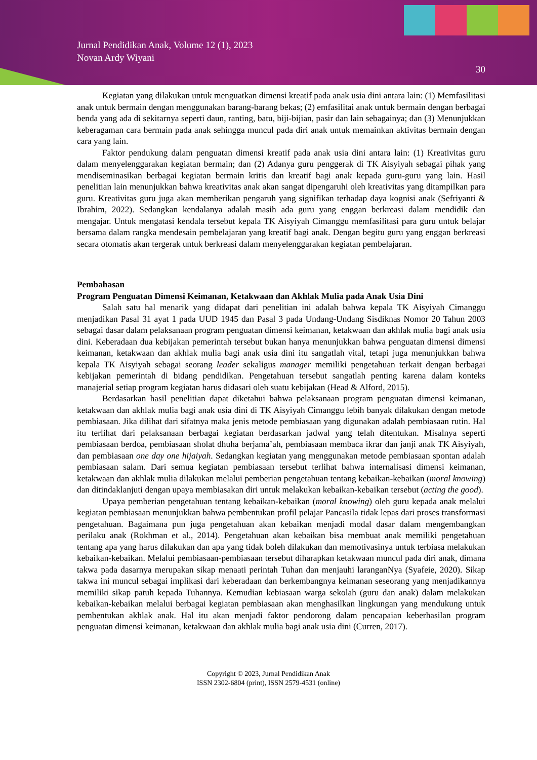Jurnal Pendidikan Anak, Volume 12 (1), 2023
Novan Ardy Wiyani
30
Kegiatan yang dilakukan untuk menguatkan dimensi kreatif pada anak usia dini antara lain: (1) Memfasilitasi anak untuk bermain dengan menggunakan barang-barang bekas; (2) emfasilitai anak untuk bermain dengan berbagai benda yang ada di sekitarnya seperti daun, ranting, batu, biji-bijian, pasir dan lain sebagainya; dan (3) Menunjukkan keberagaman cara bermain pada anak sehingga muncul pada diri anak untuk memainkan aktivitas bermain dengan cara yang lain.
Faktor pendukung dalam penguatan dimensi kreatif pada anak usia dini antara lain: (1) Kreativitas guru dalam menyelenggarakan kegiatan bermain; dan (2) Adanya guru penggerak di TK Aisyiyah sebagai pihak yang mendiseminasikan berbagai kegiatan bermain kritis dan kreatif bagi anak kepada guru-guru yang lain. Hasil penelitian lain menunjukkan bahwa kreativitas anak akan sangat dipengaruhi oleh kreativitas yang ditampilkan para guru. Kreativitas guru juga akan memberikan pengaruh yang signifikan terhadap daya kognisi anak (Sefriyanti & Ibrahim, 2022). Sedangkan kendalanya adalah masih ada guru yang enggan berkreasi dalam mendidik dan mengajar. Untuk mengatasi kendala tersebut kepala TK Aisyiyah Cimanggu memfasilitasi para guru untuk belajar bersama dalam rangka mendesain pembelajaran yang kreatif bagi anak. Dengan begitu guru yang enggan berkreasi secara otomatis akan tergerak untuk berkreasi dalam menyelenggarakan kegiatan pembelajaran.
Pembahasan
Program Penguatan Dimensi Keimanan, Ketakwaan dan Akhlak Mulia pada Anak Usia Dini
Salah satu hal menarik yang didapat dari penelitian ini adalah bahwa kepala TK Aisyiyah Cimanggu menjadikan Pasal 31 ayat 1 pada UUD 1945 dan Pasal 3 pada Undang-Undang Sisdiknas Nomor 20 Tahun 2003 sebagai dasar dalam pelaksanaan program penguatan dimensi keimanan, ketakwaan dan akhlak mulia bagi anak usia dini. Keberadaan dua kebijakan pemerintah tersebut bukan hanya menunjukkan bahwa penguatan dimensi dimensi keimanan, ketakwaan dan akhlak mulia bagi anak usia dini itu sangatlah vital, tetapi juga menunjukkan bahwa kepala TK Aisyiyah sebagai seorang leader sekaligus manager memiliki pengetahuan terkait dengan berbagai kebijakan pemerintah di bidang pendidikan. Pengetahuan tersebut sangatlah penting karena dalam konteks manajerial setiap program kegiatan harus didasari oleh suatu kebijakan (Head & Alford, 2015).
Berdasarkan hasil penelitian dapat diketahui bahwa pelaksanaan program penguatan dimensi keimanan, ketakwaan dan akhlak mulia bagi anak usia dini di TK Aisyiyah Cimanggu lebih banyak dilakukan dengan metode pembiasaan. Jika dilihat dari sifatnya maka jenis metode pembiasaan yang digunakan adalah pembiasaan rutin. Hal itu terlihat dari pelaksanaan berbagai kegiatan berdasarkan jadwal yang telah ditentukan. Misalnya seperti pembiasaan berdoa, pembiasaan sholat dhuha berjama’ah, pembiasaan membaca ikrar dan janji anak TK Aisyiyah, dan pembiasaan one day one hijaiyah. Sedangkan kegiatan yang menggunakan metode pembiasaan spontan adalah pembiasaan salam. Dari semua kegiatan pembiasaan tersebut terlihat bahwa internalisasi dimensi keimanan, ketakwaan dan akhlak mulia dilakukan melalui pemberian pengetahuan tentang kebaikan-kebaikan (moral knowing) dan ditindaklanjuti dengan upaya membiasakan diri untuk melakukan kebaikan-kebaikan tersebut (acting the good).
Upaya pemberian pengetahuan tentang kebaikan-kebaikan (moral knowing) oleh guru kepada anak melalui kegiatan pembiasaan menunjukkan bahwa pembentukan profil pelajar Pancasila tidak lepas dari proses transformasi pengetahuan. Bagaimana pun juga pengetahuan akan kebaikan menjadi modal dasar dalam mengembangkan perilaku anak (Rokhman et al., 2014). Pengetahuan akan kebaikan bisa membuat anak memiliki pengetahuan tentang apa yang harus dilakukan dan apa yang tidak boleh dilakukan dan memotivasinya untuk terbiasa melakukan kebaikan-kebaikan. Melalui pembiasaan-pembiasaan tersebut diharapkan ketakwaan muncul pada diri anak, dimana takwa pada dasarnya merupakan sikap menaati perintah Tuhan dan menjauhi laranganNya (Syafeie, 2020). Sikap takwa ini muncul sebagai implikasi dari keberadaan dan berkembangnya keimanan seseorang yang menjadikannya memiliki sikap patuh kepada Tuhannya. Kemudian kebiasaan warga sekolah (guru dan anak) dalam melakukan kebaikan-kebaikan melalui berbagai kegiatan pembiasaan akan menghasilkan lingkungan yang mendukung untuk pembentukan akhlak anak. Hal itu akan menjadi faktor pendorong dalam pencapaian keberhasilan program penguatan dimensi keimanan, ketakwaan dan akhlak mulia bagi anak usia dini (Curren, 2017).
Copyright © 2023, Jurnal Pendidikan Anak
ISSN 2302-6804 (print), ISSN 2579-4531 (online)